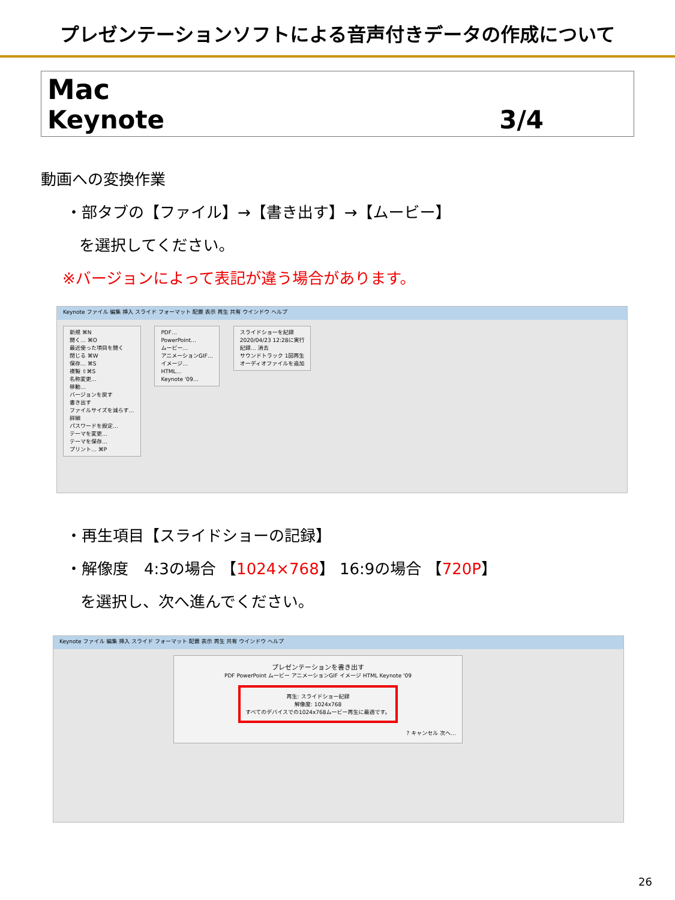プレゼンテーションソフトによる音声付きデータの作成について
Mac
Keynote 3/4
動画への変換作業
・部タブの【ファイル】→【書き出す】→【ムービー】
を選択してください。
※バージョンによって表記が違う場合があります。
Keynote ファイル 編集 挿入 スライド フォーマット 配置 表示 再生 共有 ウインドウ ヘルプ
新規 ⌘N
開く… ⌘O
最近使った項目を開く
閉じる ⌘W
保存… ⌘S
複製 ⇧⌘S
名称変更…
移動…
バージョンを戻す
書き出す
ファイルサイズを減らす…
詳細
パスワードを設定…
テーマを変更…
テーマを保存…
プリント… ⌘P
PDF…
PowerPoint…
ムービー…
アニメーションGIF…
イメージ…
HTML…
Keynote '09…
スライドショーを記録
2020/04/23 12:28に実行
記録… 消去
サウンドトラック 1回再生
オーディオファイルを追加
・再生項目【スライドショーの記録】
・解像度　4:3の場合 【1024×768】 16:9の場合 【720P】
を選択し、次へ進んでください。
Keynote ファイル 編集 挿入 スライド フォーマット 配置 表示 再生 共有 ウインドウ ヘルプ
プレゼンテーションを書き出す
PDF PowerPoint ムービー アニメーションGIF イメージ HTML Keynote '09
再生: スライドショー記録
解像度: 1024x768
すべてのデバイスでの1024x768ムービー再生に最適です。
? キャンセル 次へ…
26